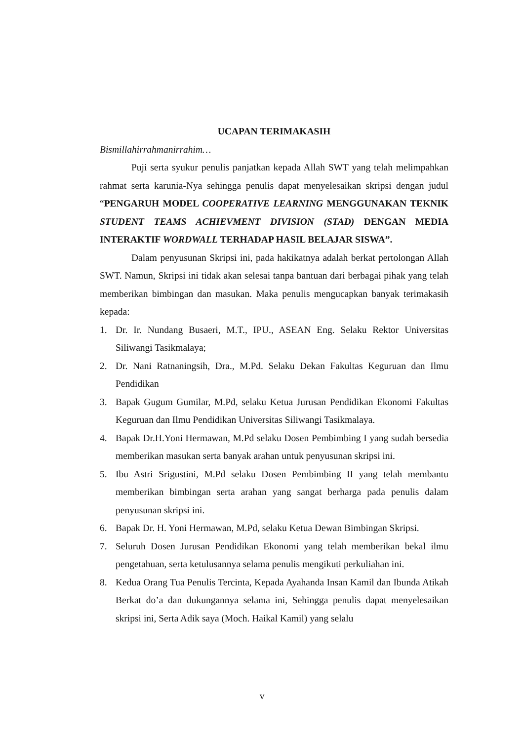UCAPAN TERIMAKASIH
Bismillahirrahmanirrahim…
Puji serta syukur penulis panjatkan kepada Allah SWT yang telah melimpahkan rahmat serta karunia-Nya sehingga penulis dapat menyelesaikan skripsi dengan judul “PENGARUH MODEL COOPERATIVE LEARNING MENGGUNAKAN TEKNIK STUDENT TEAMS ACHIEVMENT DIVISION (STAD) DENGAN MEDIA INTERAKTIF WORDWALL TERHADAP HASIL BELAJAR SISWA”.
Dalam penyusunan Skripsi ini, pada hakikatnya adalah berkat pertolongan Allah SWT. Namun, Skripsi ini tidak akan selesai tanpa bantuan dari berbagai pihak yang telah memberikan bimbingan dan masukan. Maka penulis mengucapkan banyak terimakasih kepada:
1. Dr. Ir. Nundang Busaeri, M.T., IPU., ASEAN Eng. Selaku Rektor Universitas Siliwangi Tasikmalaya;
2. Dr. Nani Ratnaningsih, Dra., M.Pd. Selaku Dekan Fakultas Keguruan dan Ilmu Pendidikan
3. Bapak Gugum Gumilar, M.Pd, selaku Ketua Jurusan Pendidikan Ekonomi Fakultas Keguruan dan Ilmu Pendidikan Universitas Siliwangi Tasikmalaya.
4. Bapak Dr.H.Yoni Hermawan, M.Pd selaku Dosen Pembimbing I yang sudah bersedia memberikan masukan serta banyak arahan untuk penyusunan skripsi ini.
5. Ibu Astri Srigustini, M.Pd selaku Dosen Pembimbing II yang telah membantu memberikan bimbingan serta arahan yang sangat berharga pada penulis dalam penyusunan skripsi ini.
6. Bapak Dr. H. Yoni Hermawan, M.Pd, selaku Ketua Dewan Bimbingan Skripsi.
7. Seluruh Dosen Jurusan Pendidikan Ekonomi yang telah memberikan bekal ilmu pengetahuan, serta ketulusannya selama penulis mengikuti perkuliahan ini.
8. Kedua Orang Tua Penulis Tercinta, Kepada Ayahanda Insan Kamil dan Ibunda Atikah Berkat do’a dan dukungannya selama ini, Sehingga penulis dapat menyelesaikan skripsi ini, Serta Adik saya (Moch. Haikal Kamil) yang selalu
v